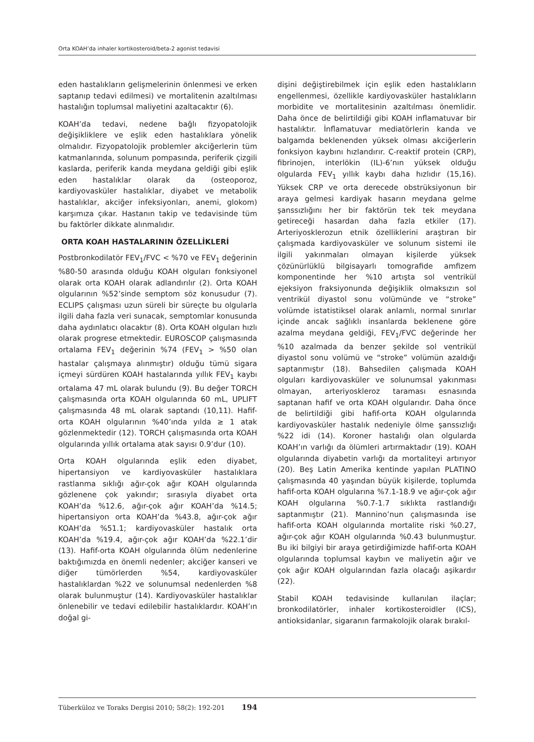Orta KOAH’da inhaler kortikosteroid/beta-2 agonist tedavisi
eden hastalıkların gelişmelerinin önlenmesi ve erken saptanıp tedavi edilmesi) ve mortalitenin azaltılması hastalığın toplumsal maliyetini azaltacaktır (6).
KOAH’da tedavi, nedene bağlı fizyopatolojik değişikliklere ve eşlik eden hastalıklara yönelik olmalıdır. Fizyopatolojik problemler akciğerlerin tüm katmanlarında, solunum pompasında, periferik çizgili kaslarda, periferik kanda meydana geldiği gibi eşlik eden hastalıklar olarak da (osteoporoz, kardiyovasküler hastalıklar, diyabet ve metabolik hastalıklar, akciğer infeksiyonları, anemi, glokom) karşımıza çıkar. Hastanın takip ve tedavisinde tüm bu faktörler dikkate alınmalıdır.
ORTA KOAH HASTALARININ ÖZELLİKLERİ
Postbronkodilatör FEV<sub>1</sub>/FVC < %70 ve FEV<sub>1</sub> değerinin %80-50 arasında olduğu KOAH olguları fonksiyonel olarak orta KOAH olarak adlandırılır (2). Orta KOAH olgularının %52’sinde semptom söz konusudur (7). ECLIPS çalışması uzun süreli bir süreçte bu olgularla ilgili daha fazla veri sunacak, semptomlar konusunda daha aydınlatıcı olacaktır (8). Orta KOAH olguları hızlı olarak progrese etmektedir. EUROSCOP çalışmasında ortalama FEV<sub>1</sub> değerinin %74 (FEV<sub>1</sub> > %50 olan hastalar çalışmaya alınmıştır) olduğu tümü sigara içmeyi sürdüren KOAH hastalarında yıllık FEV<sub>1</sub> kaybı ortalama 47 mL olarak bulundu (9). Bu değer TORCH çalışmasında orta KOAH olgularında 60 mL, UPLIFT çalışmasında 48 mL olarak saptandı (10,11). Hafif-orta KOAH olgularının %40’ında yılda ≥ 1 atak gözlenmektedir (12). TORCH çalışmasında orta KOAH olgularında yıllık ortalama atak sayısı 0.9’dur (10).
Orta KOAH olgularında eşlik eden diyabet, hipertansiyon ve kardiyovasküler hastalıklara rastlanma sıklığı ağır-çok ağır KOAH olgularında gözlenene çok yakındır; sırasıyla diyabet orta KOAH’da %12.6, ağır-çok ağır KOAH’da %14.5; hipertansiyon orta KOAH’da %43.8, ağır-çok ağır KOAH’da %51.1; kardiyovasküler hastalık orta KOAH’da %19.4, ağır-çok ağır KOAH’da %22.1’dir (13). Hafif-orta KOAH olgularında ölüm nedenlerine baktığımızda en önemli nedenler; akciğer kanseri ve diğer tümörlerden %54, kardiyovasküler hastalıklardan %22 ve solunumsal nedenlerden %8 olarak bulunmuştur (14). Kardiyovasküler hastalıklar önlenebilir ve tedavi edilebilir hastalıklardır. KOAH’ın doğal gi-
dişini değiştirebilmek için eşlik eden hastalıkların engellenmesi, özellikle kardiyovasküler hastalıkların morbidite ve mortalitesinin azaltılması önemlidir. Daha önce de belirtildiği gibi KOAH inflamatuvar bir hastalıktır. İnflamatuvar mediatörlerin kanda ve balgamda beklenenden yüksek olması akciğerlerin fonksiyon kaybını hızlandırır. C-reaktif protein (CRP), fibrinojen, interlökin (IL)-6’nın yüksek olduğu olgularda FEV<sub>1</sub> yıllık kaybı daha hızlıdır (15,16). Yüksek CRP ve orta derecede obstrüksiyonun bir araya gelmesi kardiyak hasarın meydana gelme şanssızlığını her bir faktörün tek tek meydana getireceği hasardan daha fazla etkiler (17). Arteriyosklerozun etnik özelliklerini araştıran bir çalışmada kardiyovasküler ve solunum sistemi ile ilgili yakınmaları olmayan kişilerde yüksek çözünürlüklü bilgisayarlı tomografide amfizem komponentinde her %10 artışta sol ventrikül ejeksiyon fraksiyonunda değişiklik olmaksızın sol ventrikül diyastol sonu volümünde ve “stroke” volümde istatistiksel olarak anlamlı, normal sınırlar içinde ancak sağlıklı insanlarda beklenene göre azalma meydana geldiği, FEV<sub>1</sub>/FVC değerinde her %10 azalmada da benzer şekilde sol ventrikül diyastol sonu volümü ve “stroke” volümün azaldığı saptanmıştır (18). Bahsedilen çalışmada KOAH olguları kardiyovasküler ve solunumsal yakınması olmayan, arteriyoskleroz taraması esnasında saptanan hafif ve orta KOAH olgularıdır. Daha önce de belirtildiği gibi hafif-orta KOAH olgularında kardiyovasküler hastalık nedeniyle ölme şanssızlığı %22 idi (14). Koroner hastalığı olan olgularda KOAH’ın varlığı da ölümleri artırmaktadır (19). KOAH olgularında diyabetin varlığı da mortaliteyi artırıyor (20). Beş Latin Amerika kentinde yapılan PLATINO çalışmasında 40 yaşından büyük kişilerde, toplumda hafif-orta KOAH olgularına %7.1-18.9 ve ağır-çok ağır KOAH olgularına %0.7-1.7 sıklıkta rastlandığı saptanmıştır (21). Mannino’nun çalışmasında ise hafif-orta KOAH olgularında mortalite riski %0.27, ağır-çok ağır KOAH olgularında %0.43 bulunmuştur. Bu iki bilgiyi bir araya getirdiğimizde hafif-orta KOAH olgularında toplumsal kaybın ve maliyetin ağır ve çok ağır KOAH olgularından fazla olacağı aşikardır (22).
Stabil KOAH tedavisinde kullanılan ilaçlar; bronkodilatörler, inhaler kortikosteroidler (ICS), antioksidanlar, sigaranın farmakolojik olarak bırakıl-
Tüberküloz ve Toraks Dergisi 2010; 58(2): 192-201 194